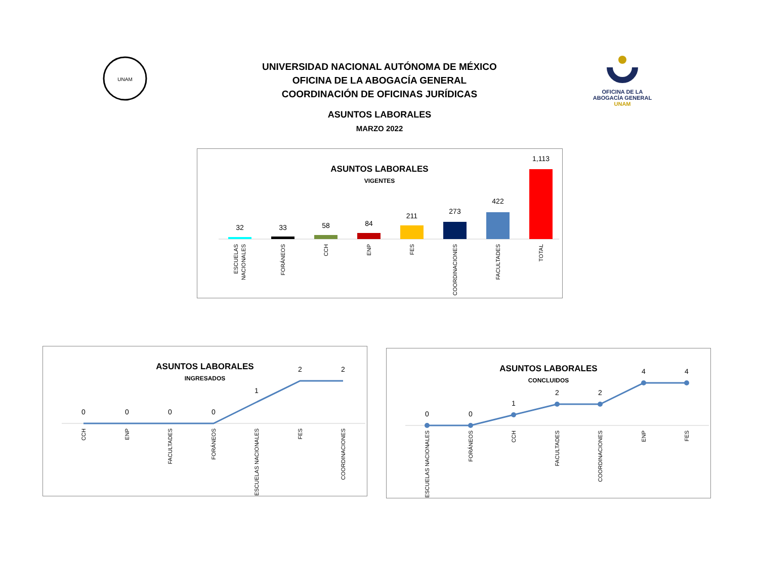UNIVERSIDAD NACIONAL AUTÓNOMA DE MÉXICO
OFICINA DE LA ABOGACÍA GENERAL
COORDINACIÓN DE OFICINAS JURÍDICAS
ASUNTOS LABORALES
MARZO 2022
UNAM
OFICINA DE LA
ABOGACÍA GENERAL
UNAM
ASUNTOS LABORALES
VIGENTES
32
33
58
84
211
273
422
1,113
ESCUELAS
NACIONALES
FORÁNEOS
CCH
ENP
FES
COORDINACIONES
FACULTADES
TOTAL
ASUNTOS LABORALES
INGRESADOS
0
0
0
0
1
2
2
CCH
ENP
FACULTADES
FORÁNEOS
ESCUELAS NACIONALES
FES
COORDINACIONES
ASUNTOS LABORALES
CONCLUIDOS
0
0
1
2
2
4
4
ESCUELAS NACIONALES
FORÁNEOS
CCH
FACULTADES
COORDINACIONES
ENP
FES